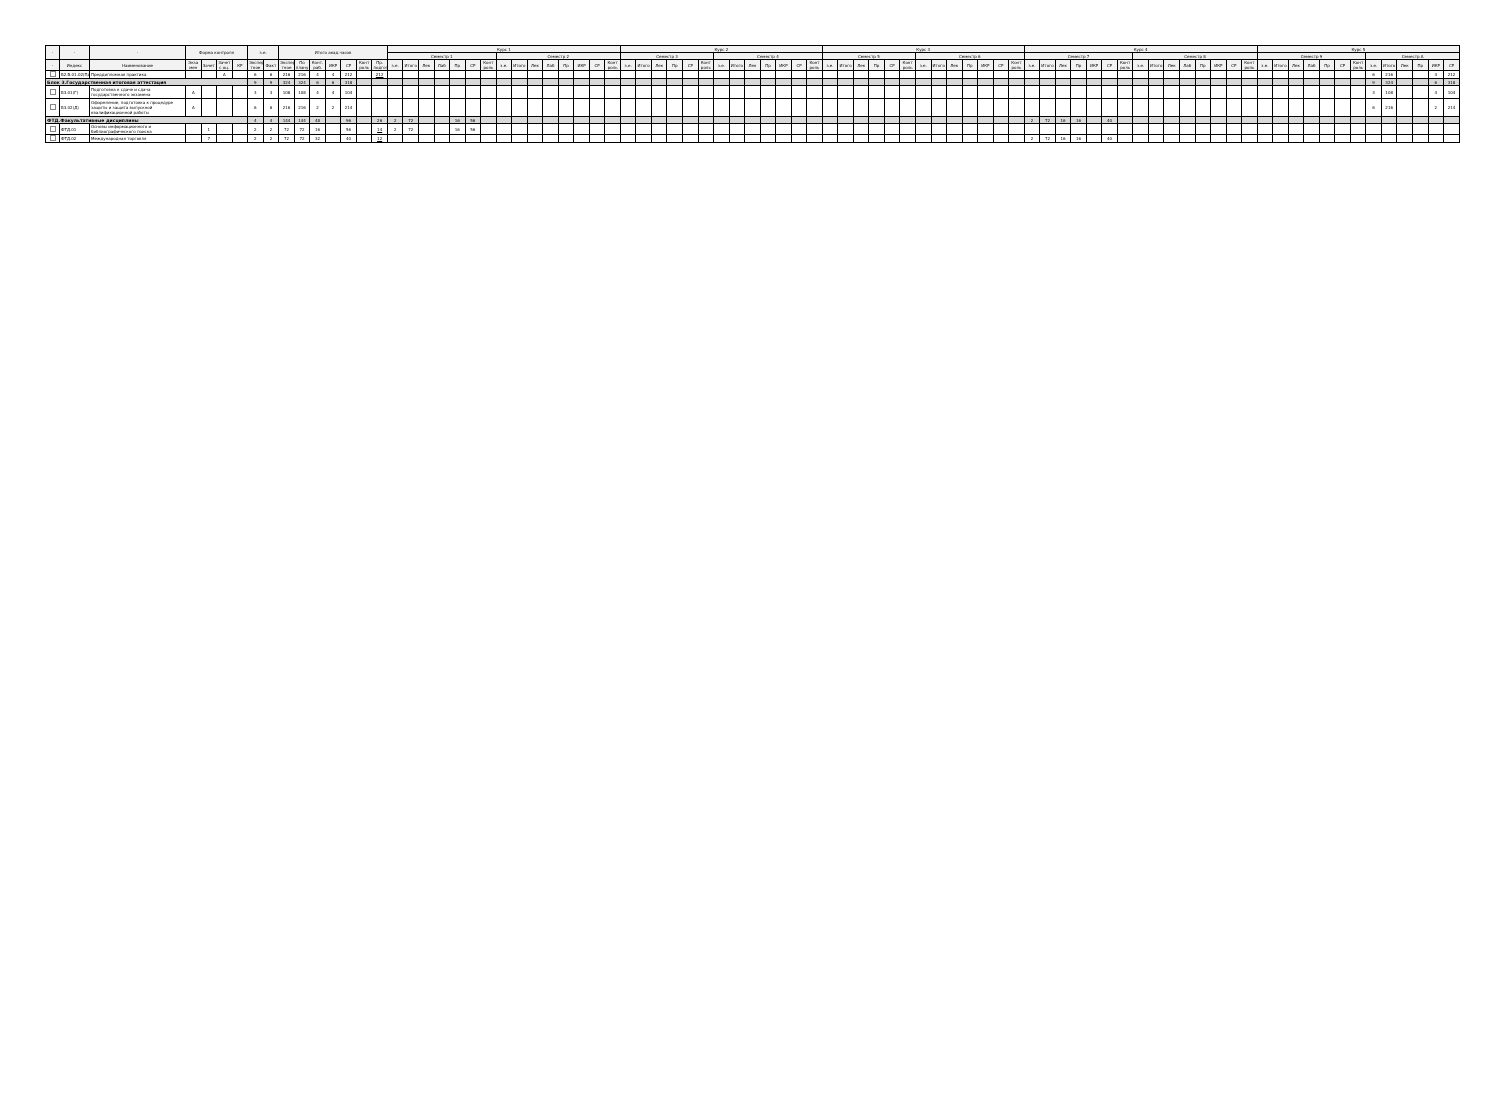| - | - | - | Форма контроля | | | | з.е. | | Итого акад.часов | | | | | | | Курс 1 | | | | | | | | | | | | | | | Курс 2 | | | | | | | | | | | | | Курс 3 | | | | | | | | | | | | | Курс 4 | | | | | | | | | | | | | | | Курс 5 | | | | | | | | | | | | |
| --- | --- | --- | --- | --- | --- | --- | --- | --- | --- | --- | --- | --- | --- | --- | --- | --- | --- | --- | --- | --- | --- | --- | --- | --- | --- | --- | --- | --- | --- | --- | --- | --- | --- | --- | --- | --- | --- | --- | --- | --- | --- | --- | --- | --- | --- | --- | --- | --- | --- | --- | --- | --- | --- | --- | --- | --- | --- | --- | --- | --- | --- | --- | --- | --- | --- | --- | --- | --- | --- | --- | --- | --- | --- | --- | --- | --- | --- | --- | --- | --- | --- | --- | --- | --- |
| | | | | | | | | | | | | | | | | Семестр 1 | | | | | | | Семестр 2 | | | | | | | | Семестр 3 | | | | | | Семестр 4 | | | | | | | Семестр 5 | | | | | | Семестр 6 | | | | | | | Семестр 7 | | | | | | | Семестр 8 | | | | | | | | Семестр 9 | | | | | | | Семестр A | | | | | |
| - | Индекс | Наименование | Экза мен | Зачет | Зачет с оц. | КР | Экспер тное | Факт | Экспер тное | По плану | Конт. раб. | ИКР | СР | Конт роль | Пр. подгот | з.е. | Итого | Лек | Лаб | Пр | СР | Конт роль | з.е. | Итого | Лек | Лаб | Пр | ИКР | СР | Конт роль | з.е. | Итого | Лек | Пр | СР | Конт роль | з.е. | Итого | Лек | Пр | ИКР | СР | Конт роль | з.е. | Итого | Лек | Пр | СР | Конт роль | з.е. | Итого | Лек | Пр | ИКР | СР | Конт роль | з.е. | Итого | Лек | Пр | ИКР | СР | Конт роль | з.е. | Итого | Лек | Лаб | Пр | ИКР | СР | Конт роль | з.е. | Итого | Лек | Лаб | Пр | СР | Конт роль | з.е. | Итого | Лек | Пр | ИКР | СР |
| | Б2.В.01.02(Пд) | Преддипломная практика | | | А | | 6 | 6 | 216 | 216 | 4 | 4 | 212 | | 212 | | | | | | | | | | | | | | | | | | | | | | | | | | | | | | | | | | | | | | | | | | | | | | | | | | | | | | | | | | | | | | | | 6 | 216 | | | 4 | 212 |
| Блок 3.Государственная итоговая аттестация | | | | | | | 9 | 9 | 324 | 324 | 6 | 6 | 318 | | | | | | | | | | | | | | | | | | | | | | | | | | | | | | | | | | | | | | | | | | | | | | | | | | | | | | | | | | | | | | | | | | 9 | 324 | | | 6 | 318 |
| | Б3.01(Г) | Подготовка к сдаче и сдача государственного экзамена | А | | | | 3 | 3 | 108 | 108 | 4 | 4 | 104 | | | | | | | | | | | | | | | | | | | | | | | | | | | | | | | | | | | | | | | | | | | | | | | | | | | | | | | | | | | | | | | | | | 3 | 108 | | | 4 | 104 |
| | Б3.02(Д) | Оформление, подготовка к процедуре защиты и защита выпускной квалификационной работы | А | | | | 6 | 6 | 216 | 216 | 2 | 2 | 214 | | | | | | | | | | | | | | | | | | | | | | | | | | | | | | | | | | | | | | | | | | | | | | | | | | | | | | | | | | | | | | | | | | 6 | 216 | | | 2 | 214 |
| ФТД.Факультативные дисциплины | | | | | | | 4 | 4 | 144 | 144 | 48 | | 96 | | 26 | 2 | 72 | | | 16 | 56 | | | | | | | | | | | | | | | | | | | | | | | | | | | | | | | | | | | | 2 | 72 | 16 | 16 | | 40 | | | | | | | | | | | | | | | | | | | | | | |
| | ФТД.01 | Основы информационного и библиографического поиска | | 1 | | | 2 | 2 | 72 | 72 | 16 | | 56 | | 14 | 2 | 72 | | | 16 | 56 | | | | | | | | | | | | | | | | | | | | | | | | | | | | | | | | | | | | | | | | | | | | | | | | | | | | | | | | | | | | | | | |
| | ФТД.02 | Международная торговля | | 7 | | | 2 | 2 | 72 | 72 | 32 | | 40 | | 12 | | | | | | | | | | | | | | | | | | | | | | | | | | | | | | | | | | | | | | | | | | 2 | 72 | 16 | 16 | | 40 | | | | | | | | | | | | | | | | | | | | | | |